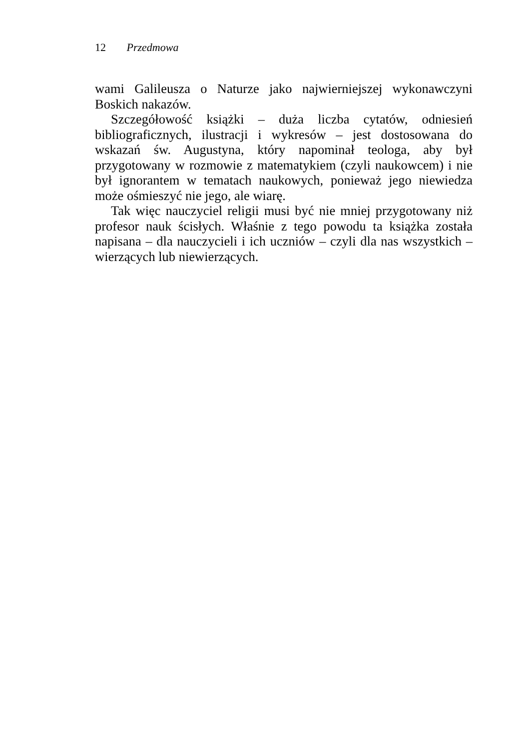12 Przedmowa
wami Galileusza o Naturze jako najwierniejszej wykonawczyni Boskich nakazów.
Szczegółowość książki – duża liczba cytatów, odniesień bibliograficznych, ilustracji i wykresów – jest dostosowana do wskazań św. Augustyna, który napominał teologa, aby był przygotowany w rozmowie z matematykiem (czyli naukowcem) i nie był ignorantem w tematach naukowych, ponieważ jego niewiedza może ośmieszyć nie jego, ale wiarę.
Tak więc nauczyciel religii musi być nie mniej przygotowany niż profesor nauk ścisłych. Właśnie z tego powodu ta książka została napisana – dla nauczycieli i ich uczniów – czyli dla nas wszystkich – wierzących lub niewierzących.